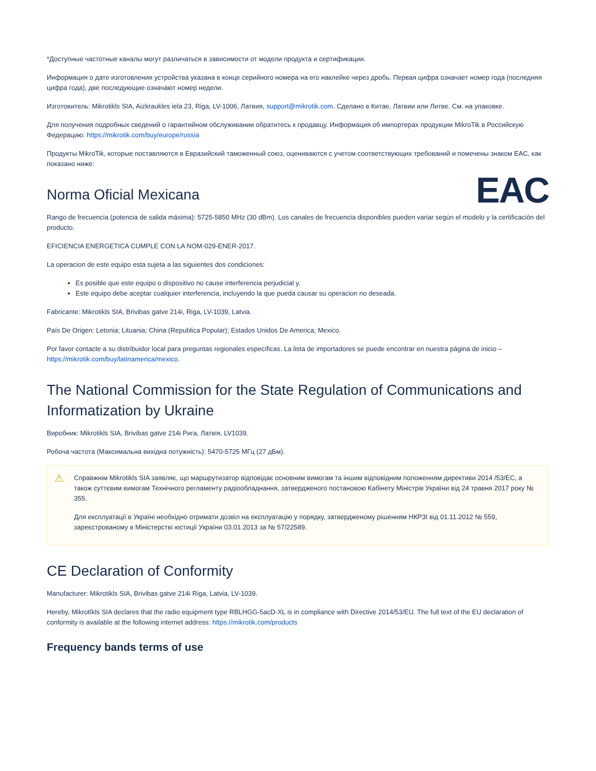*Доступные частотные каналы могут различаться в зависимости от модели продукта и сертификации.
Информация о дате изготовления устройства указана в конце серийного номера на его наклейке через дробь. Первая цифра означает номер года (последняя цифра года), две последующие означают номер недели.
Изготовитель: Mikrotikls SIA, Aizkraukles iela 23, Riga, LV-1006, Латвия, support@mikrotik.com. Сделано в Китае, Латвии или Литве. См. на упаковке.
Для получения подробных сведений о гарантийном обслуживании обратитесь к продавцу. Информация об импортерах продукции MikroTik в Российскую Федерацию: https://mikrotik.com/buy/europe/russia
Продукты MikroTik, которые поставляются в Евразийский таможенный союз, оцениваются с учетом соответствующих требований и помечены знаком EAC, как показано ниже:
EAC
Norma Oficial Mexicana
Rango de frecuencia (potencia de salida máxima): 5725-5850 MHz (30 dBm). Los canales de frecuencia disponibles pueden variar según el modelo y la certificación del producto.
EFICIENCIA ENERGETICA CUMPLE CON LA NOM-029-ENER-2017.
La operacion de este equipo esta sujeta a las siguientes dos condiciones:
Es posible que este equipo o dispositivo no cause interferencia perjudicial y.
Este equipo debe aceptar cualquier interferencia, incluyendo la que pueda causar su operacion no deseada.
Fabricante: Mikrotikls SIA, Brivibas gatve 214i, Riga, LV-1039, Latvia.
País De Origen: Letonia; Lituania; China (Republica Popular); Estados Unidos De America; Mexico.
Por favor contacte a su distribuidor local para preguntas regionales específicas. La lista de importadores se puede encontrar en nuestra página de inicio – https://mikrotik.com/buy/latinamerica/mexico.
The National Commission for the State Regulation of Communications and Informatization by Ukraine
Виробник: Mikrotikls SIA, Brivibas gatve 214i Рига, Латвія, LV1039.
Робоча частота (Максимальна вихідна потужність): 5470-5725 МГц (27 дБм).
⚠
Справжнім Mikrotikls SIA заявляє, що маршрутизатор відповідає основним вимогам та іншим відповідним положенням директиви 2014 /53/EC, а також суттєвим вимогам Технічного регламенту радіообладнання, затвердженого постановою Кабінету Міністрів України від 24 травня 2017 року № 355.
Для експлуатації в Україні необхідно отримати дозвіл на експлуатацію у порядку, затвердженому рішенням НКРЗІ від 01.11.2012 № 559, зареєстрованому в Міністерстві юстиції України 03.01.2013 за № 57/22589.
CE Declaration of Conformity
Manufacturer: Mikrotikls SIA, Brivibas gatve 214i Riga, Latvia, LV-1039.
Hereby, Mikrotīkls SIA declares that the radio equipment type RBLHGG-5acD-XL is in compliance with Directive 2014/53/EU. The full text of the EU declaration of conformity is available at the following internet address: https://mikrotik.com/products
Frequency bands terms of use